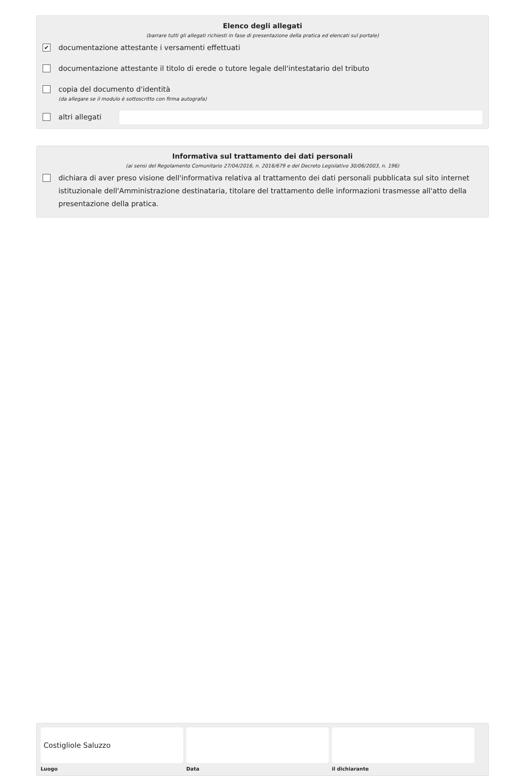Elenco degli allegati
(barrare tutti gli allegati richiesti in fase di presentazione della pratica ed elencati sul portale)
✔
documentazione attestante i versamenti effettuati
documentazione attestante il titolo di erede o tutore legale dell'intestatario del tributo
copia del documento d'identità
(da allegare se il modulo è sottoscritto con firma autografa)
altri allegati
Informativa sul trattamento dei dati personali
(ai sensi del Regolamento Comunitario 27/04/2016, n. 2016/679 e del Decreto Legislativo 30/06/2003, n. 196)
dichiara di aver preso visione dell'informativa relativa al trattamento dei dati personali pubblicata sul sito internet istituzionale dell'Amministrazione destinataria, titolare del trattamento delle informazioni trasmesse all'atto della presentazione della pratica.
Costigliole Saluzzo
Luogo
Data il dichiarante